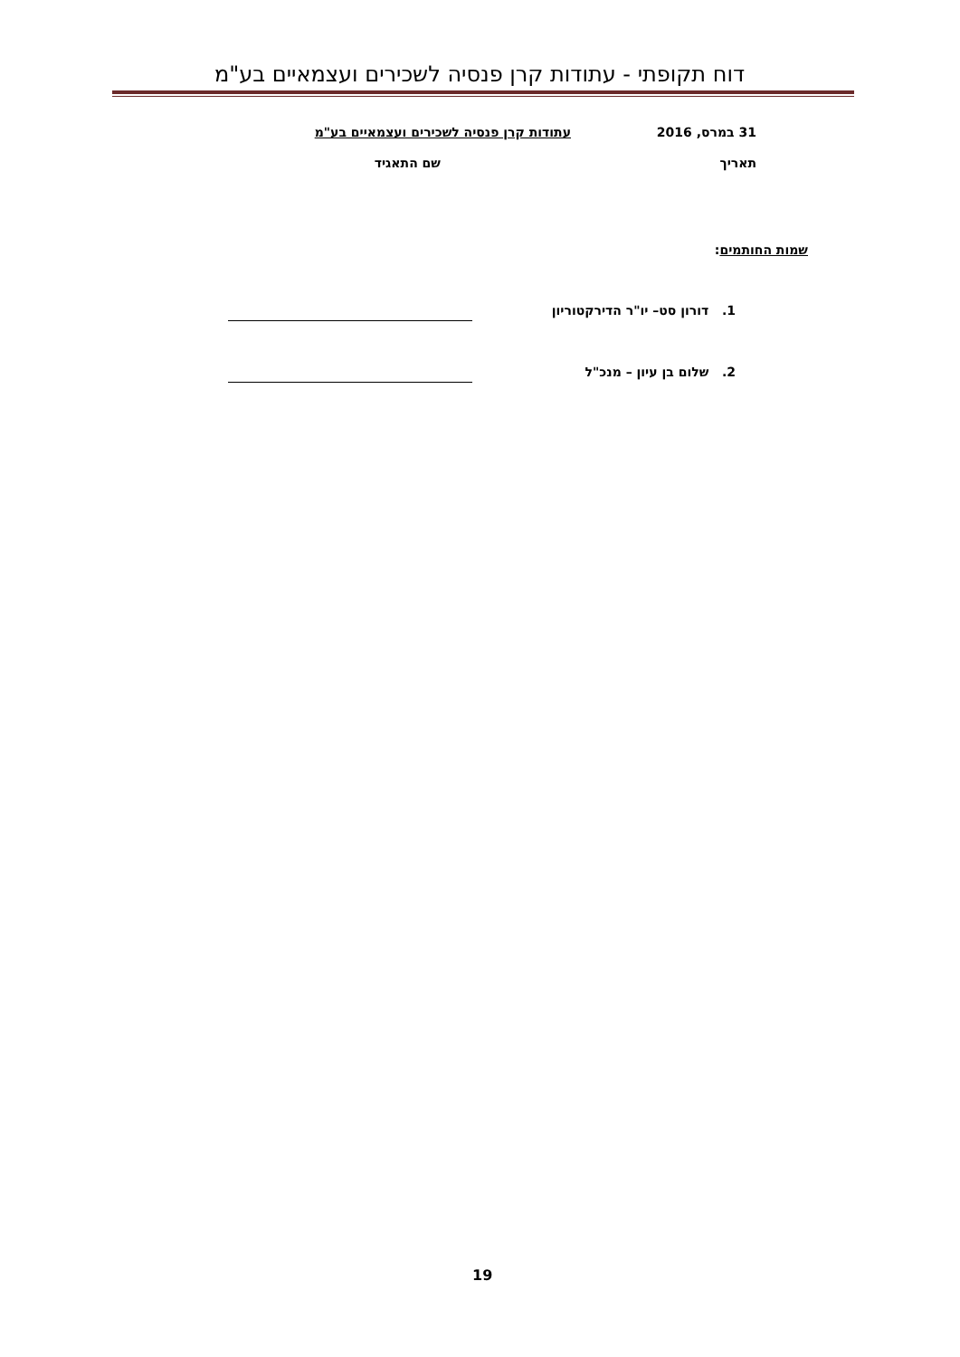דוח תקופתי - עתודות קרן פנסיה לשכירים ועצמאיים בע"מ
31 במרס, 2016
עתודות קרן פנסיה לשכירים ועצמאיים בע"מ
תאריך שם התאגיד
שמות החותמים:
1. דורון סט– יו"ר הדירקטוריון
2. שלום בן עיון – מנכ"ל
19